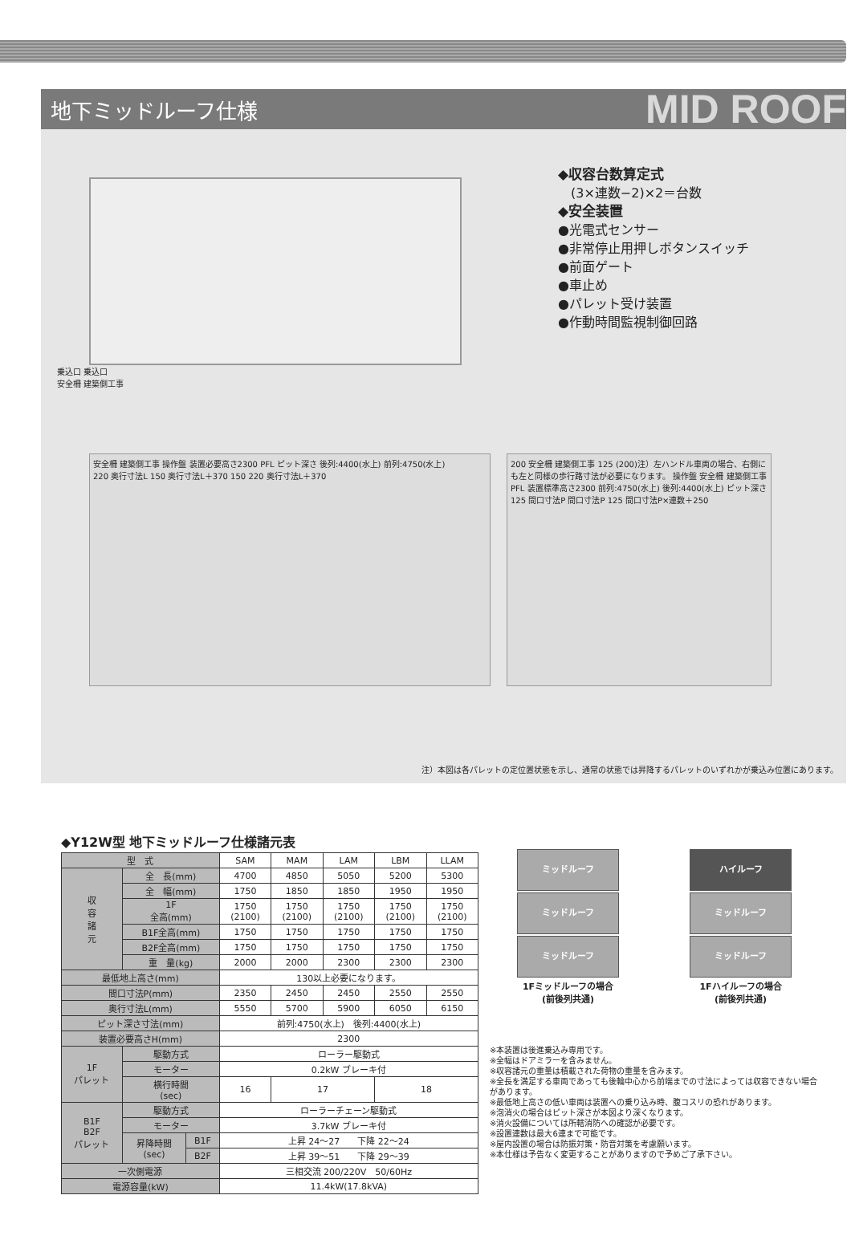地下ミッドルーフ仕様
MID ROOF
乗込口 乗込口
安全柵 建築側工事
◆収容台数算定式
　(3×連数−2)×2＝台数
◆安全装置
●光電式センサー
●非常停止用押しボタンスイッチ
●前面ゲート
●車止め
●パレット受け装置
●作動時間監視制御回路
安全柵 建築側工事 操作盤 装置必要高さ2300 PFL ピット深さ 後列:4400(水上) 前列:4750(水上)
220 奥行寸法L 150 奥行寸法L＋370 150 220 奥行寸法L＋370
200 安全柵 建築側工事 125 (200)注）左ハンドル車両の場合、右側にも左と同様の歩行路寸法が必要になります。 操作盤 安全柵 建築側工事 PFL 装置標準高さ2300 前列:4750(水上) 後列:4400(水上) ピット深さ
125 間口寸法P 間口寸法P 125 間口寸法P×連数＋250
注）本図は各パレットの定位置状態を示し、通常の状態では昇降するパレットのいずれかが乗込み位置にあります。
◆Y12W型 地下ミッドルーフ仕様諸元表
| 型 式 | | | SAM | MAM | LAM | LBM | LLAM |
| 収 容 諸 元 | 全 長(mm) | | 4700 | 4850 | 5050 | 5200 | 5300 |
| | 全 幅(mm) | | 1750 | 1850 | 1850 | 1950 | 1950 |
| | 1F 全高(mm) | | 1750 (2100) | 1750 (2100) | 1750 (2100) | 1750 (2100) | 1750 (2100) |
| | B1F全高(mm) | | 1750 | 1750 | 1750 | 1750 | 1750 |
| | B2F全高(mm) | | 1750 | 1750 | 1750 | 1750 | 1750 |
| | 重 量(kg) | | 2000 | 2000 | 2300 | 2300 | 2300 |
| 最低地上高さ(mm) | | | 130以上必要になります。 | | | | |
| 間口寸法P(mm) | | | 2350 | 2450 | 2450 | 2550 | 2550 |
| 奥行寸法L(mm) | | | 5550 | 5700 | 5900 | 6050 | 6150 |
| ピット深さ寸法(mm) | | | 前列:4750(水上) 後列:4400(水上) | | | | |
| 装置必要高さH(mm) | | | 2300 | | | | |
| 1F パレット | 駆動方式 | | ローラー駆動式 | | | | |
| | モーター | | 0.2kW ブレーキ付 | | | | |
| | 横行時間 (sec) | | 16 | 17 | | 18 | |
| B1F B2F パレット | 駆動方式 | | ローラーチェーン駆動式 | | | | |
| | モーター | | 3.7kW ブレーキ付 | | | | |
| | 昇降時間 (sec) | B1F | 上昇 24〜27 下降 22〜24 | | | | |
| | | B2F | 上昇 39〜51 下降 29〜39 | | | | |
| 一次側電源 | | | 三相交流 200/220V 50/60Hz | | | | |
| 電源容量(kW) | | | 11.4kW(17.8kVA) | | | | |
ミッドルーフ
ミッドルーフ
ミッドルーフ
1Fミッドルーフの場合
(前後列共通)
ハイルーフ
ミッドルーフ
ミッドルーフ
1Fハイルーフの場合
(前後列共通)
※本装置は後進乗込み専用です。
※全幅はドアミラーを含みません。
※収容諸元の重量は積載された荷物の重量を含みます。
※全長を満足する車両であっても後輪中心から前端までの寸法によっては収容できない場合があります。
※最低地上高さの低い車両は装置への乗り込み時、腹コスリの恐れがあります。
※泡消火の場合はピット深さが本図より深くなります。
※消火設備については所轄消防への確認が必要です。
※設置連数は最大6連まで可能です。
※屋内設置の場合は防振対策・防音対策を考慮願います。
※本仕様は予告なく変更することがありますので予めご了承下さい。